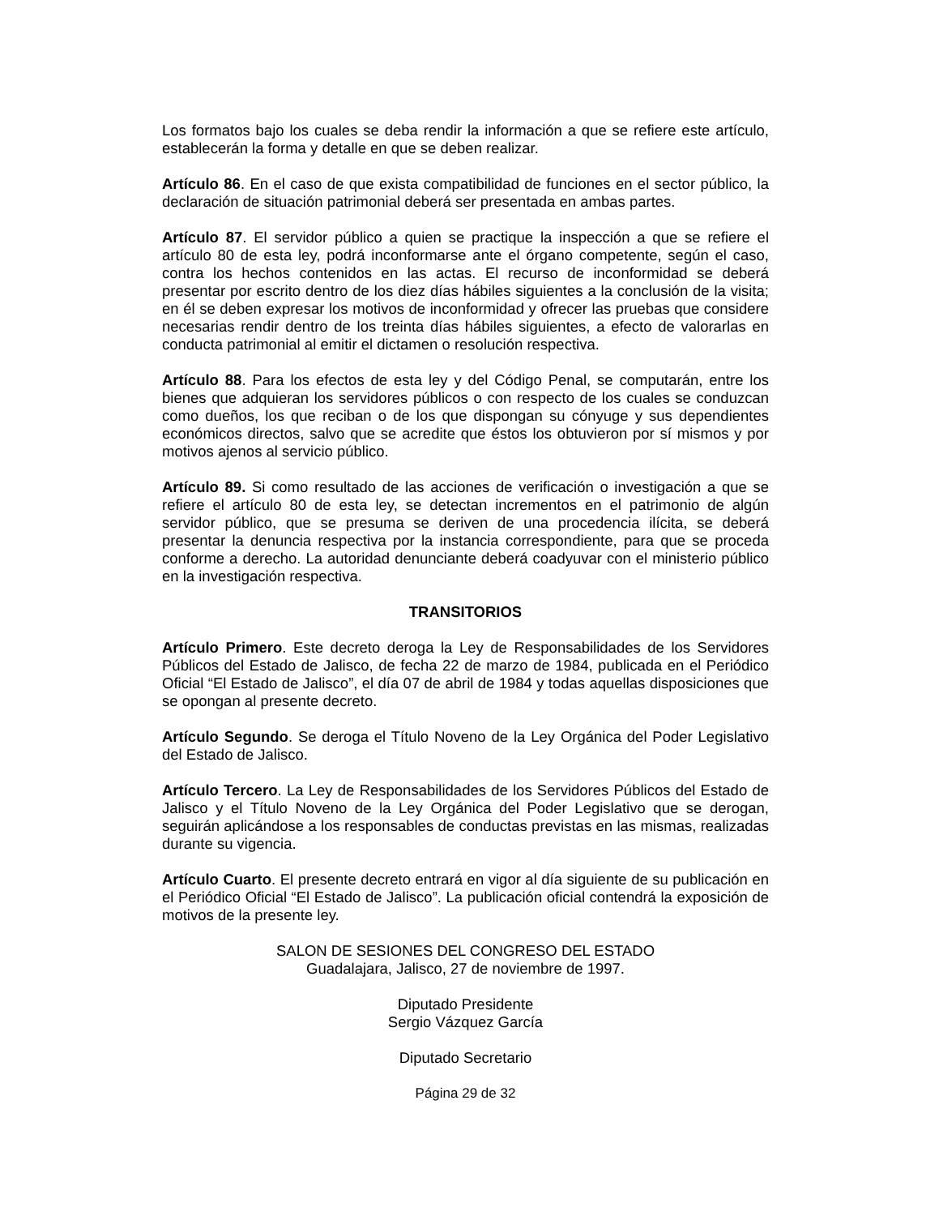Los formatos bajo los cuales se deba rendir la información a que se refiere este artículo, establecerán la forma y detalle en que se deben realizar.
Artículo 86. En el caso de que exista compatibilidad de funciones en el sector público, la declaración de situación patrimonial deberá ser presentada en ambas partes.
Artículo 87. El servidor público a quien se practique la inspección a que se refiere el artículo 80 de esta ley, podrá inconformarse ante el órgano competente, según el caso, contra los hechos contenidos en las actas. El recurso de inconformidad se deberá presentar por escrito dentro de los diez días hábiles siguientes a la conclusión de la visita; en él se deben expresar los motivos de inconformidad y ofrecer las pruebas que considere necesarias rendir dentro de los treinta días hábiles siguientes, a efecto de valorarlas en conducta patrimonial al emitir el dictamen o resolución respectiva.
Artículo 88. Para los efectos de esta ley y del Código Penal, se computarán, entre los bienes que adquieran los servidores públicos o con respecto de los cuales se conduzcan como dueños, los que reciban o de los que dispongan su cónyuge y sus dependientes económicos directos, salvo que se acredite que éstos los obtuvieron por sí mismos y por motivos ajenos al servicio público.
Artículo 89. Si como resultado de las acciones de verificación o investigación a que se refiere el artículo 80 de esta ley, se detectan incrementos en el patrimonio de algún servidor público, que se presuma se deriven de una procedencia ilícita, se deberá presentar la denuncia respectiva por la instancia correspondiente, para que se proceda conforme a derecho. La autoridad denunciante deberá coadyuvar con el ministerio público en la investigación respectiva.
TRANSITORIOS
Artículo Primero. Este decreto deroga la Ley de Responsabilidades de los Servidores Públicos del Estado de Jalisco, de fecha 22 de marzo de 1984, publicada en el Periódico Oficial “El Estado de Jalisco”, el día 07 de abril de 1984 y todas aquellas disposiciones que se opongan al presente decreto.
Artículo Segundo. Se deroga el Título Noveno de la Ley Orgánica del Poder Legislativo del Estado de Jalisco.
Artículo Tercero. La Ley de Responsabilidades de los Servidores Públicos del Estado de Jalisco y el Título Noveno de la Ley Orgánica del Poder Legislativo que se derogan, seguirán aplicándose a los responsables de conductas previstas en las mismas, realizadas durante su vigencia.
Artículo Cuarto. El presente decreto entrará en vigor al día siguiente de su publicación en el Periódico Oficial “El Estado de Jalisco”. La publicación oficial contendrá la exposición de motivos de la presente ley.
SALON DE SESIONES DEL CONGRESO DEL ESTADO
Guadalajara, Jalisco, 27 de noviembre de 1997.
Diputado Presidente
Sergio Vázquez García
Diputado Secretario
Página 29 de 32